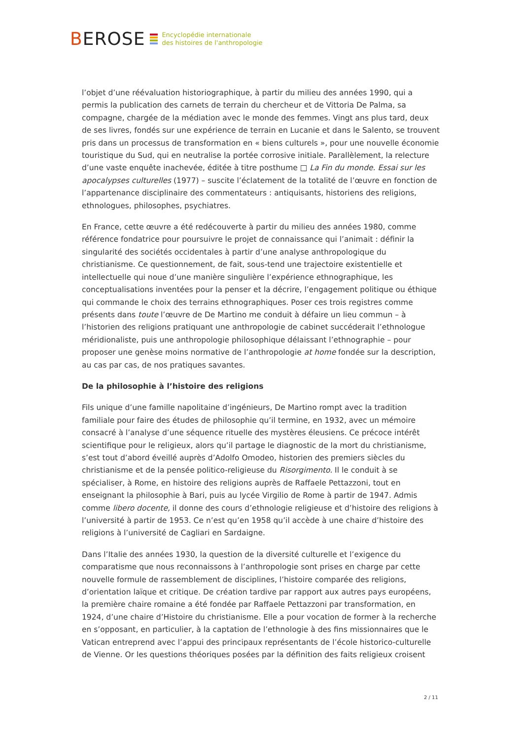BEROSE
Encyclopédie internationale
des histoires de l'anthropologie
l’objet d’une réévaluation historiographique, à partir du milieu des années 1990, qui a permis la publication des carnets de terrain du chercheur et de Vittoria De Palma, sa compagne, chargée de la médiation avec le monde des femmes. Vingt ans plus tard, deux de ses livres, fondés sur une expérience de terrain en Lucanie et dans le Salento, se trouvent pris dans un processus de transformation en « biens culturels », pour une nouvelle économie touristique du Sud, qui en neutralise la portée corrosive initiale. Parallèlement, la relecture d’une vaste enquête inachevée, éditée à titre posthume □ La Fin du monde. Essai sur les apocalypses culturelles (1977) – suscite l’éclatement de la totalité de l’œuvre en fonction de l’appartenance disciplinaire des commentateurs : antiquisants, historiens des religions, ethnologues, philosophes, psychiatres.
En France, cette œuvre a été redécouverte à partir du milieu des années 1980, comme référence fondatrice pour poursuivre le projet de connaissance qui l’animait : définir la singularité des sociétés occidentales à partir d’une analyse anthropologique du christianisme. Ce questionnement, de fait, sous-tend une trajectoire existentielle et intellectuelle qui noue d’une manière singulière l’expérience ethnographique, les conceptualisations inventées pour la penser et la décrire, l’engagement politique ou éthique qui commande le choix des terrains ethnographiques. Poser ces trois registres comme présents dans toute l’œuvre de De Martino me conduit à défaire un lieu commun – à l’historien des religions pratiquant une anthropologie de cabinet succéderait l’ethnologue méridionaliste, puis une anthropologie philosophique délaissant l’ethnographie – pour proposer une genèse moins normative de l’anthropologie at home fondée sur la description, au cas par cas, de nos pratiques savantes.
De la philosophie à l’histoire des religions
Fils unique d’une famille napolitaine d’ingénieurs, De Martino rompt avec la tradition familiale pour faire des études de philosophie qu’il termine, en 1932, avec un mémoire consacré à l’analyse d’une séquence rituelle des mystères éleusiens. Ce précoce intérêt scientifique pour le religieux, alors qu’il partage le diagnostic de la mort du christianisme, s’est tout d’abord éveillé auprès d’Adolfo Omodeo, historien des premiers siècles du christianisme et de la pensée politico-religieuse du Risorgimento. Il le conduit à se spécialiser, à Rome, en histoire des religions auprès de Raffaele Pettazzoni, tout en enseignant la philosophie à Bari, puis au lycée Virgilio de Rome à partir de 1947. Admis comme libero docente, il donne des cours d’ethnologie religieuse et d’histoire des religions à l’université à partir de 1953. Ce n’est qu’en 1958 qu’il accède à une chaire d’histoire des religions à l’université de Cagliari en Sardaigne.
Dans l’Italie des années 1930, la question de la diversité culturelle et l’exigence du comparatisme que nous reconnaissons à l’anthropologie sont prises en charge par cette nouvelle formule de rassemblement de disciplines, l’histoire comparée des religions, d’orientation laïque et critique. De création tardive par rapport aux autres pays européens, la première chaire romaine a été fondée par Raffaele Pettazzoni par transformation, en 1924, d’une chaire d’Histoire du christianisme. Elle a pour vocation de former à la recherche en s’opposant, en particulier, à la captation de l’ethnologie à des fins missionnaires que le Vatican entreprend avec l’appui des principaux représentants de l’école historico-culturelle de Vienne. Or les questions théoriques posées par la définition des faits religieux croisent
2 / 11